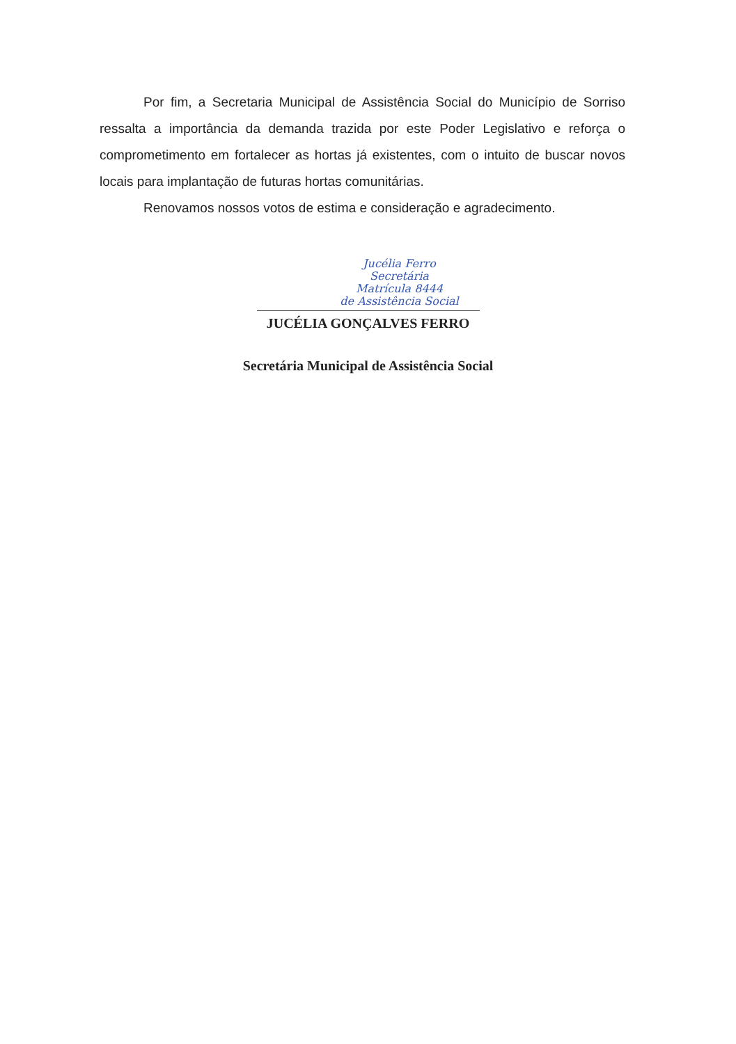Por fim, a Secretaria Municipal de Assistência Social do Município de Sorriso ressalta a importância da demanda trazida por este Poder Legislativo e reforça o comprometimento em fortalecer as hortas já existentes, com o intuito de buscar novos locais para implantação de futuras hortas comunitárias.
Renovamos nossos votos de estima e consideração e agradecimento.
Jucélia Ferro
Secretária
Matrícula 8444
de Assistência Social
JUCÉLIA GONÇALVES FERRO
Secretária Municipal de Assistência Social